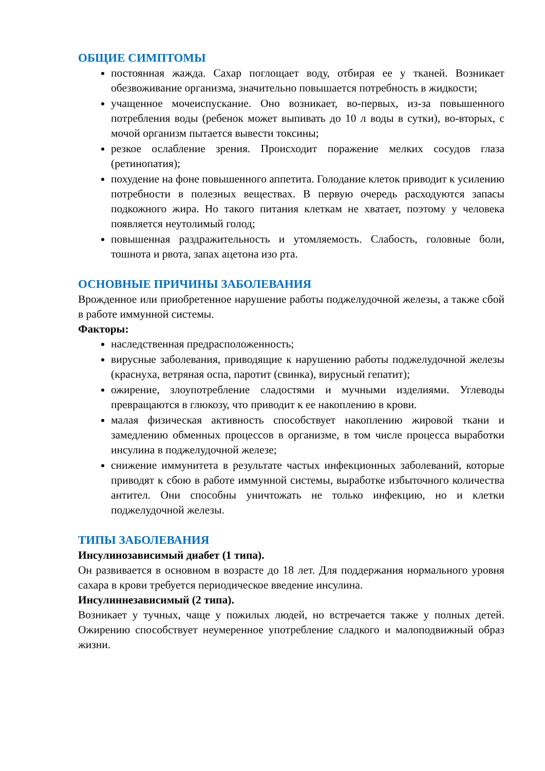ОБЩИЕ СИМПТОМЫ
постоянная жажда. Сахар поглощает воду, отбирая ее у тканей. Возникает обезвоживание организма, значительно повышается потребность в жидкости;
учащенное мочеиспускание. Оно возникает, во-первых, из-за повышенного потребления воды (ребенок может выпивать до 10 л воды в сутки), во-вторых, с мочой организм пытается вывести токсины;
резкое ослабление зрения. Происходит поражение мелких сосудов глаза (ретинопатия);
похудение на фоне повышенного аппетита. Голодание клеток приводит к усилению потребности в полезных веществах. В первую очередь расходуются запасы подкожного жира. Но такого питания клеткам не хватает, поэтому у человека появляется неутолимый голод;
повышенная раздражительность и утомляемость. Слабость, головные боли, тошнота и рвота, запах ацетона изо рта.
ОСНОВНЫЕ ПРИЧИНЫ ЗАБОЛЕВАНИЯ
Врожденное или приобретенное нарушение работы поджелудочной железы, а также сбой в работе иммунной системы.
Факторы:
наследственная предрасположенность;
вирусные заболевания, приводящие к нарушению работы поджелудочной железы (краснуха, ветряная оспа, паротит (свинка), вирусный гепатит);
ожирение, злоупотребление сладостями и мучными изделиями. Углеводы превращаются в глюкозу, что приводит к ее накоплению в крови.
малая физическая активность способствует накоплению жировой ткани и замедлению обменных процессов в организме, в том числе процесса выработки инсулина в поджелудочной железе;
снижение иммунитета в результате частых инфекционных заболеваний, которые приводят к сбою в работе иммунной системы, выработке избыточного количества антител. Они способны уничтожать не только инфекцию, но и клетки поджелудочной железы.
ТИПЫ ЗАБОЛЕВАНИЯ
Инсулинозависимый диабет (1 типа).
Он развивается в основном в возрасте до 18 лет. Для поддержания нормального уровня сахара в крови требуется периодическое введение инсулина.
Инсулиннезависимый (2 типа).
Возникает у тучных, чаще у пожилых людей, но встречается также у полных детей. Ожирению способствует неумеренное употребление сладкого и малоподвижный образ жизни.